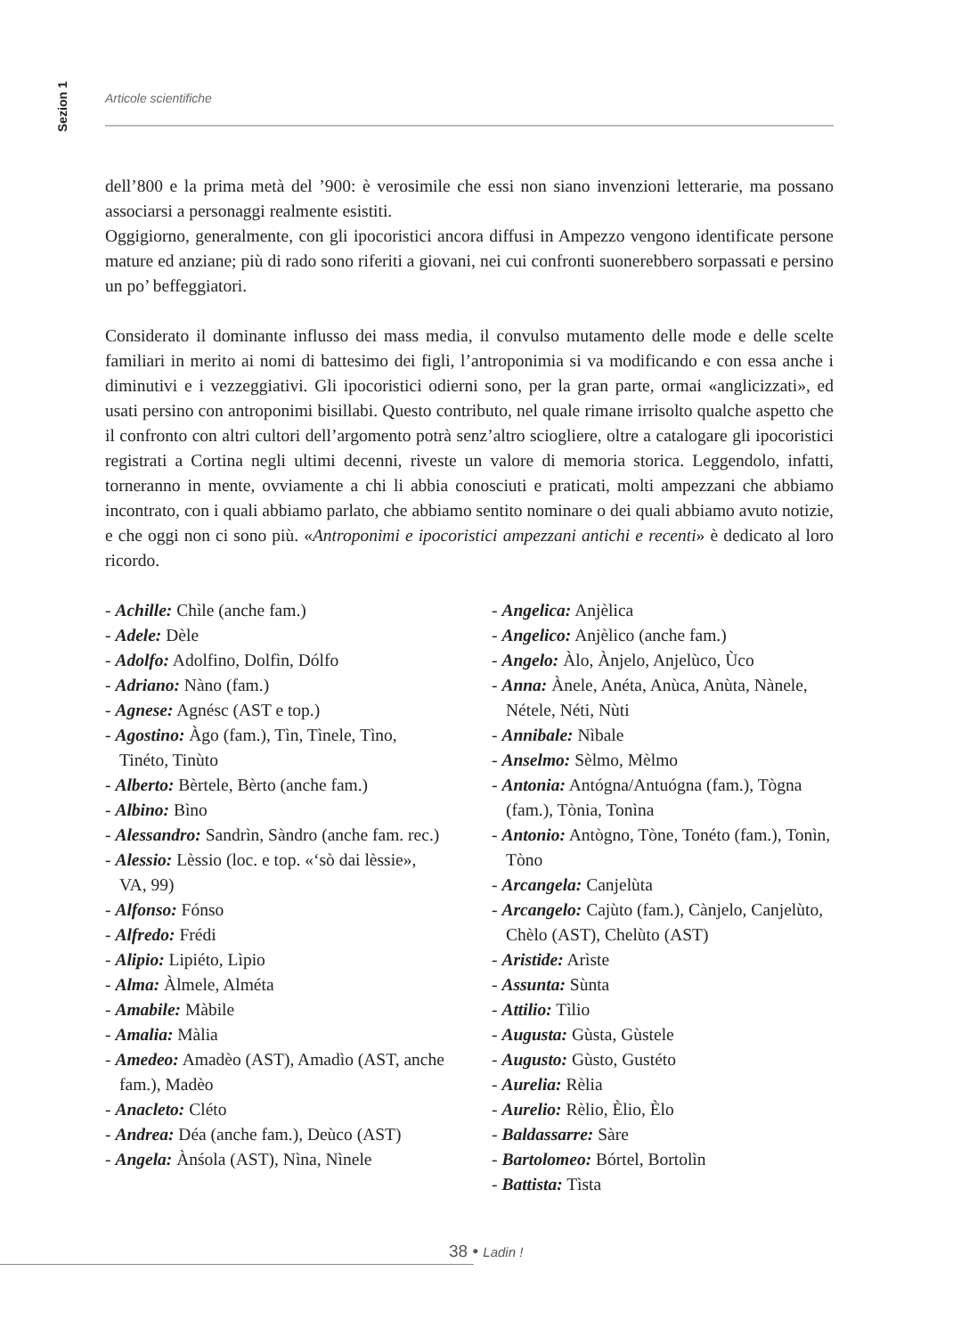Sezion 1
Articole scientifiche
dell’800 e la prima metà del ’900: è verosimile che essi non siano invenzioni letterarie, ma possano associarsi a personaggi realmente esistiti.
Oggigiorno, generalmente, con gli ipocoristici ancora diffusi in Ampezzo vengono identificate persone mature ed anziane; più di rado sono riferiti a giovani, nei cui confronti suonerebbero sorpassati e persino un po’ beffeggiatori.
Considerato il dominante influsso dei mass media, il convulso mutamento delle mode e delle scelte familiari in merito ai nomi di battesimo dei figli, l’antroponimia si va modificando e con essa anche i diminutivi e i vezzeggiativi. Gli ipocoristici odierni sono, per la gran parte, ormai «anglicizzati», ed usati persino con antroponimi bisillabi. Questo contributo, nel quale rimane irrisolto qualche aspetto che il confronto con altri cultori dell’argomento potrà senz’altro sciogliere, oltre a catalogare gli ipocoristici registrati a Cortina negli ultimi decenni, riveste un valore di memoria storica. Leggendolo, infatti, torneranno in mente, ovviamente a chi li abbia conosciuti e praticati, molti ampezzani che abbiamo incontrato, con i quali abbiamo parlato, che abbiamo sentito nominare o dei quali abbiamo avuto notizie, e che oggi non ci sono più. «Antroponimi e ipocoristici ampezzani antichi e recenti» è dedicato al loro ricordo.
- Achille: Chìle (anche fam.)
- Adele: Dèle
- Adolfo: Adolfino, Dolfìn, Dólfo
- Adriano: Nàno (fam.)
- Agnese: Agnésc (AST e top.)
- Agostino: Àgo (fam.), Tìn, Tìnele, Tìno, Tinéto, Tinùto
- Alberto: Bèrtele, Bèrto (anche fam.)
- Albino: Bìno
- Alessandro: Sandrìn, Sàndro (anche fam. rec.)
- Alessio: Lèssio (loc. e top. «‘sò dai lèssie», VA, 99)
- Alfonso: Fónso
- Alfredo: Frédi
- Alipio: Lipiéto, Lìpio
- Alma: Àlmele, Alméta
- Amabile: Màbile
- Amalia: Màlia
- Amedeo: Amadèo (AST), Amadìo (AST, anche fam.), Madèo
- Anacleto: Cléto
- Andrea: Déa (anche fam.), Deùco (AST)
- Angela: Ànśola (AST), Nìna, Nìnele
- Angelica: Anjèlica
- Angelico: Anjèlico (anche fam.)
- Angelo: Àlo, Ànjelo, Anjelùco, Ùco
- Anna: Ànele, Anéta, Anùca, Anùta, Nànele, Nétele, Néti, Nùti
- Annibale: Nìbale
- Anselmo: Sèlmo, Mèlmo
- Antonia: Antógna/Antuógna (fam.), Tògna (fam.), Tònia, Tonìna
- Antonio: Antògno, Tòne, Tonéto (fam.), Tonìn, Tòno
- Arcangela: Canjelùta
- Arcangelo: Cajùto (fam.), Cànjelo, Canjelùto, Chèlo (AST), Chelùto (AST)
- Aristide: Arìste
- Assunta: Sùnta
- Attilio: Tìlio
- Augusta: Gùsta, Gùstele
- Augusto: Gùsto, Gustéto
- Aurelia: Rèlia
- Aurelio: Rèlio, Èlio, Èlo
- Baldassarre: Sàre
- Bartolomeo: Bórtel, Bortolìn
- Battista: Tìsta
38 • Ladin !